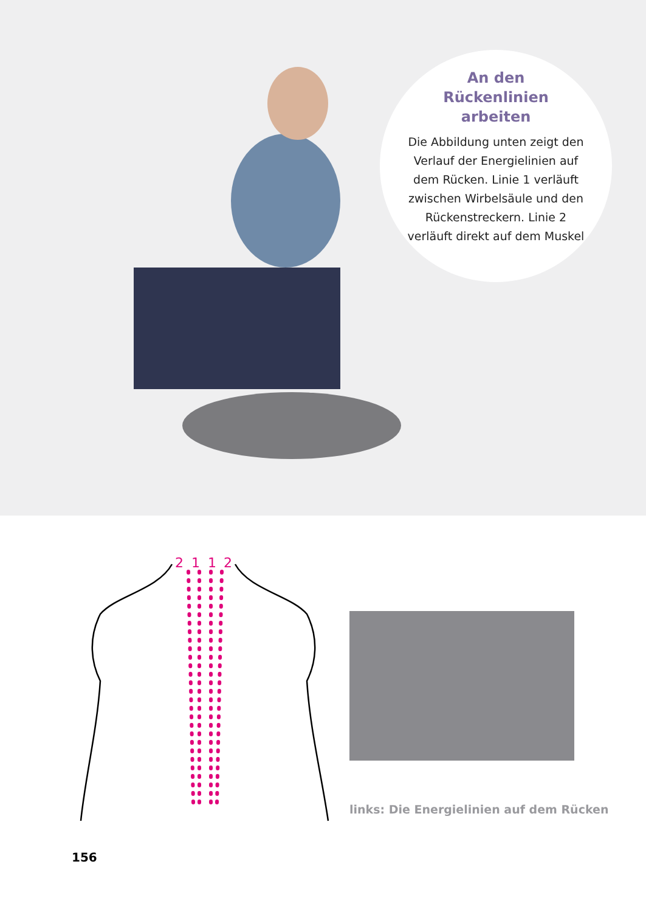An den
Rückenlinien
arbeiten
Die Abbildung unten zeigt den Verlauf der Energielinien auf dem Rücken. Linie 1 verläuft zwischen Wirbelsäule und den Rückenstreckern. Linie 2 verläuft direkt auf dem Muskel
2
1
1
2
links: Die Energielinien auf dem Rücken
156